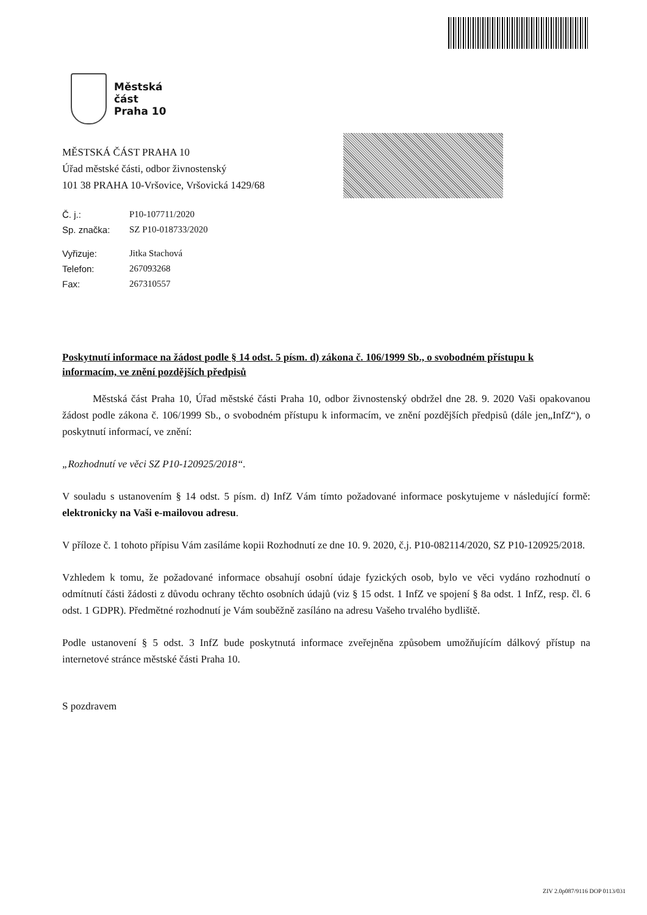Městská
část
Praha 10
MĚSTSKÁ ČÁST PRAHA 10
Úřad městské části, odbor živnostenský
101 38 PRAHA 10-Vršovice, Vršovická 1429/68
| Č. j.: | P10-107711/2020 |
| Sp. značka: | SZ P10-018733/2020 |
| Vyřizuje: | Jitka Stachová |
| Telefon: | 267093268 |
| Fax: | 267310557 |
Poskytnutí informace na žádost podle § 14 odst. 5 písm. d) zákona č. 106/1999 Sb., o svobodném přístupu k informacím, ve znění pozdějších předpisů
Městská část Praha 10, Úřad městské části Praha 10, odbor živnostenský obdržel dne 28. 9. 2020 Vaši opakovanou žádost podle zákona č. 106/1999 Sb., o svobodném přístupu k informacím, ve znění pozdějších předpisů (dále jen„InfZ“), o poskytnutí informací, ve znění:
„Rozhodnutí ve věci SZ P10-120925/2018“.
V souladu s ustanovením § 14 odst. 5 písm. d) InfZ Vám tímto požadované informace poskytujeme v následující formě: elektronicky na Vaši e-mailovou adresu.
V příloze č. 1 tohoto přípisu Vám zasíláme kopii Rozhodnutí ze dne 10. 9. 2020, č.j. P10-082114/2020, SZ P10-120925/2018.
Vzhledem k tomu, že požadované informace obsahují osobní údaje fyzických osob, bylo ve věci vydáno rozhodnutí o odmítnutí části žádosti z důvodu ochrany těchto osobních údajů (viz § 15 odst. 1 InfZ ve spojení § 8a odst. 1 InfZ, resp. čl. 6 odst. 1 GDPR). Předmětné rozhodnutí je Vám souběžně zasíláno na adresu Vašeho trvalého bydliště.
Podle ustanovení § 5 odst. 3 InfZ bude poskytnutá informace zveřejněna způsobem umožňujícím dálkový přístup na internetové stránce městské části Praha 10.
S pozdravem
ZIV 2.0p087/9116 DOP 0113/031